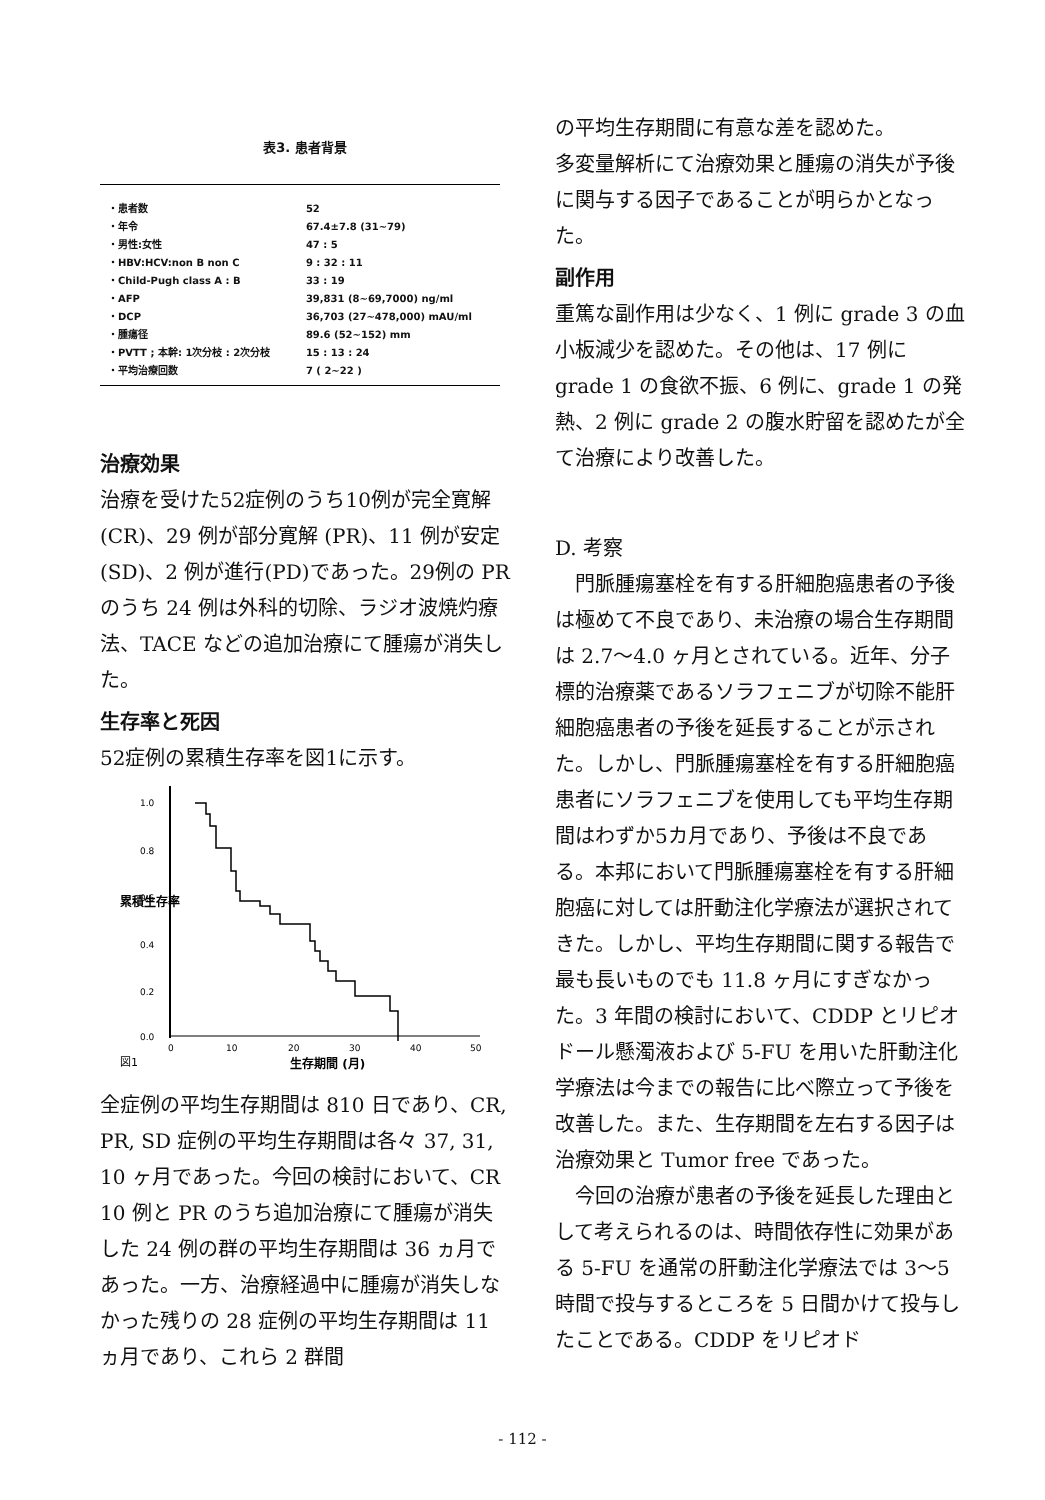表3. 患者背景
| ・患者数 | 52 |
| ・年令 | 67.4±7.8 (31~79) |
| ・男性:女性 | 47 : 5 |
| ・HBV:HCV:non B non C | 9 : 32 : 11 |
| ・Child-Pugh class A : B | 33 : 19 |
| ・AFP | 39,831 (8~69,7000) ng/ml |
| ・DCP | 36,703 (27~478,000) mAU/ml |
| ・腫瘍径 | 89.6 (52~152) mm |
| ・PVTT ; 本幹: 1次分枝 : 2次分枝 | 15 : 13 : 24 |
| ・平均治療回数 | 7 ( 2~22 ) |
治療効果
治療を受けた52症例のうち10例が完全寛解 (CR)、29 例が部分寛解 (PR)、11 例が安定 (SD)、2 例が進行(PD)であった。29例の PR のうち 24 例は外科的切除、ラジオ波焼灼療法、TACE などの追加治療にて腫瘍が消失した。
生存率と死因
52症例の累積生存率を図1に示す。
1.0
0.8
0.6
0.4
0.2
0.0
累積生存率
0
10
20
30
40
50
図1
生存期間 (月)
全症例の平均生存期間は 810 日であり、CR, PR, SD 症例の平均生存期間は各々 37, 31, 10 ヶ月であった。今回の検討において、CR 10 例と PR のうち追加治療にて腫瘍が消失した 24 例の群の平均生存期間は 36 ヵ月であった。一方、治療経過中に腫瘍が消失しなかった残りの 28 症例の平均生存期間は 11 ヵ月であり、これら 2 群間
の平均生存期間に有意な差を認めた。
多変量解析にて治療効果と腫瘍の消失が予後に関与する因子であることが明らかとなった。
副作用
重篤な副作用は少なく、1 例に grade 3 の血小板減少を認めた。その他は、17 例に grade 1 の食欲不振、6 例に、grade 1 の発熱、2 例に grade 2 の腹水貯留を認めたが全て治療により改善した。
D. 考察
　門脈腫瘍塞栓を有する肝細胞癌患者の予後は極めて不良であり、未治療の場合生存期間は 2.7～4.0 ヶ月とされている。近年、分子標的治療薬であるソラフェニブが切除不能肝細胞癌患者の予後を延長することが示された。しかし、門脈腫瘍塞栓を有する肝細胞癌患者にソラフェニブを使用しても平均生存期間はわずか5カ月であり、予後は不良である。本邦において門脈腫瘍塞栓を有する肝細胞癌に対しては肝動注化学療法が選択されてきた。しかし、平均生存期間に関する報告で最も長いものでも 11.8 ヶ月にすぎなかった。3 年間の検討において、CDDP とリピオドール懸濁液および 5-FU を用いた肝動注化学療法は今までの報告に比べ際立って予後を改善した。また、生存期間を左右する因子は治療効果と Tumor free であった。
　今回の治療が患者の予後を延長した理由として考えられるのは、時間依存性に効果がある 5-FU を通常の肝動注化学療法では 3～5 時間で投与するところを 5 日間かけて投与したことである。CDDP をリピオド
- 112 -